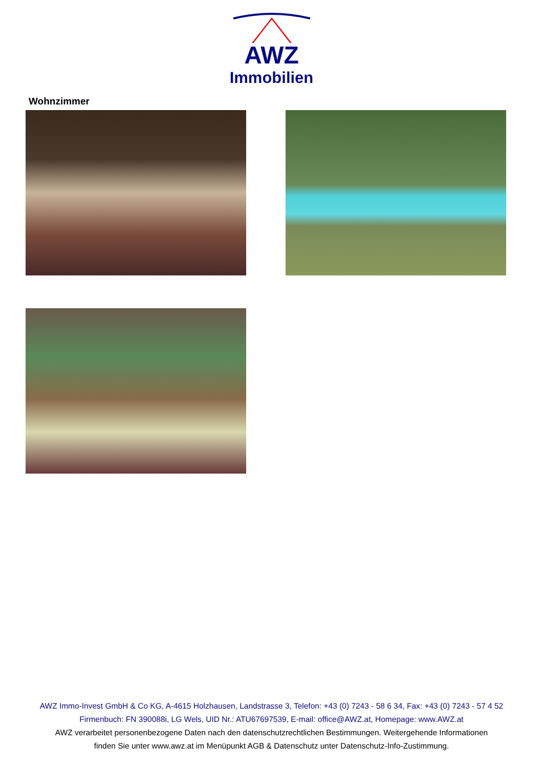AWZ
Immobilien
Wohnzimmer
AWZ Immo-Invest GmbH & Co KG, A-4615 Holzhausen, Landstrasse 3, Telefon: +43 (0) 7243 - 58 6 34, Fax: +43 (0) 7243 - 57 4 52
Firmenbuch: FN 390088i, LG Wels, UID Nr.: ATU67697539, E-mail: office@AWZ.at, Homepage: www.AWZ.at
AWZ verarbeitet personenbezogene Daten nach den datenschutzrechtlichen Bestimmungen. Weitergehende Informationen
finden Sie unter www.awz.at im Menüpunkt AGB & Datenschutz unter Datenschutz-Info-Zustimmung.